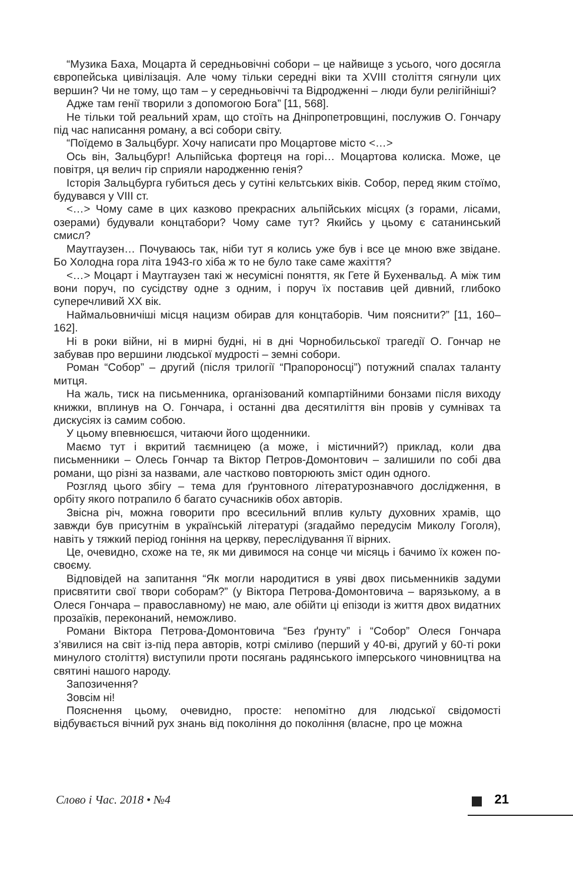“Музика Баха, Моцарта й середньовічні собори – це найвище з усього, чого досягла європейська цивілізація. Але чому тільки середні віки та XVIII століття сягнули цих вершин? Чи не тому, що там – у середньовіччі та Відродженні – люди були релігійніші?
Адже там генії творили з допомогою Бога” [11, 568].
Не тільки той реальний храм, що стоїть на Дніпропетровщині, послужив О. Гончару під час написання роману, а всі собори світу.
“Поїдемо в Зальцбург. Хочу написати про Моцартове місто <…>
Ось він, Зальцбург! Альпійська фортеця на горі… Моцартова колиска. Може, це повітря, ця велич гір сприяли народженню генія?
Історія Зальцбурга губиться десь у сутіні кельтських віків. Собор, перед яким стоїмо, будувався у VIII ст.
<…> Чому саме в цих казково прекрасних альпійських місцях (з горами, лісами, озерами) будували концтабори? Чому саме тут? Якийсь у цьому є сатанинський смисл?
Маутгаузен… Почуваюсь так, ніби тут я колись уже був і все це мною вже звідане. Бо Холодна гора літа 1943-го хіба ж то не було таке саме жахіття?
<…> Моцарт і Маутгаузен такі ж несумісні поняття, як Гете й Бухенвальд. А між тим вони поруч, по сусідству одне з одним, і поруч їх поставив цей дивний, глибоко суперечливий XX вік.
Наймальовничіші місця нацизм обирав для концтаборів. Чим пояснити?” [11, 160–162].
Ні в роки війни, ні в мирні будні, ні в дні Чорнобильської трагедії О. Гончар не забував про вершини людської мудрості – земні собори.
Роман “Собор” – другий (після трилогії “Прапороносці”) потужний спалах таланту митця.
На жаль, тиск на письменника, організований компартійними бонзами після виходу книжки, вплинув на О. Гончара, і останні два десятиліття він провів у сумнівах та дискусіях із самим собою.
У цьому впевнюєшся, читаючи його щоденники.
Маємо тут і вкритий таємницею (а може, і містичний?) приклад, коли два письменники – Олесь Гончар та Віктор Петров-Домонтович – залишили по собі два романи, що різні за назвами, але частково повторюють зміст один одного.
Розгляд цього збігу – тема для ґрунтовного літературознавчого дослідження, в орбіту якого потрапило б багато сучасників обох авторів.
Звісна річ, можна говорити про всесильний вплив культу духовних храмів, що завжди був присутнім в українській літературі (згадаймо передусім Миколу Гоголя), навіть у тяжкий період гоніння на церкву, переслідування її вірних.
Це, очевидно, схоже на те, як ми дивимося на сонце чи місяць і бачимо їх кожен по-своєму.
Відповідей на запитання “Як могли народитися в уяві двох письменників задуми присвятити свої твори соборам?” (у Віктора Петрова-Домонтовича – варязькому, а в Олеся Гончара – православному) не маю, але обійти ці епізоди із життя двох видатних прозаїків, переконаний, неможливо.
Романи Віктора Петрова-Домонтовича “Без ґрунту” і “Собор” Олеся Гончара з’явилися на світ із-під пера авторів, котрі сміливо (перший у 40-ві, другий у 60-ті роки минулого століття) виступили проти посягань радянського імперського чиновництва на святині нашого народу.
Запозичення?
Зовсім ні!
Пояснення цьому, очевидно, просте: непомітно для людської свідомості відбувається вічний рух знань від покоління до покоління (власне, про це можна
Слово і Час. 2018 • №4 21